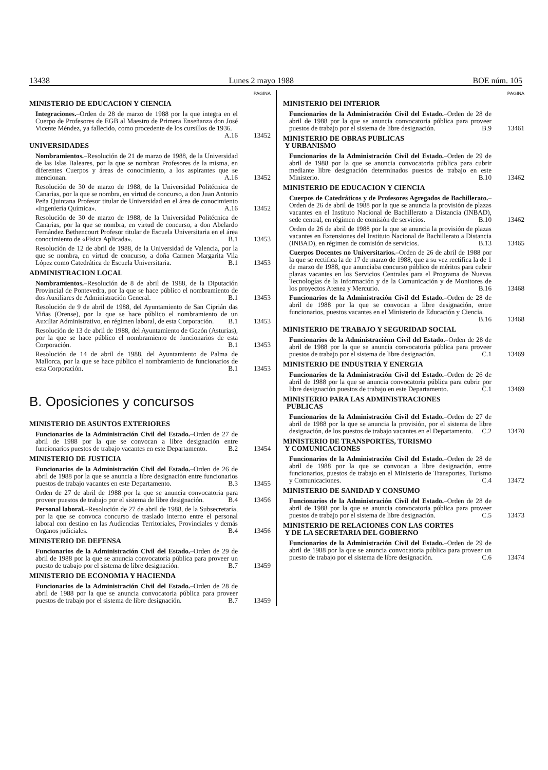13438 Lunes 2 mayo 1988 BOE núm. 105
PAGINA
MINISTERIO DE EDUCACION Y CIENCIA
Integraciones.–Orden de 28 de marzo de 1988 por la que integra en el Cuerpo de Profesores de EGB al Maestro de Primera Enseñanza don José Vicente Méndez, ya fallecido, como procedente de los cursillos de 1936. A.16
13452
UNIVERSIDADES
Nombramientos.–Resolución de 21 de marzo de 1988, de la Universidad de las Islas Baleares, por la que se nombran Profesores de la misma, en diferentes Cuerpos y áreas de conocimiento, a los aspirantes que se mencionan. A.16
13452
Resolución de 30 de marzo de 1988, de la Universidad Politécnica de Canarias, por la que se nombra, en virtud de concurso, a don Juan Antonio Peña Quintana Profesor titular de Universidad en el área de conocimiento «Ingeniería Química». A.16
13452
Resolución de 30 de marzo de 1988, de la Universidad Politécnica de Canarias, por la que se nombra, en virtud de concurso, a don Abelardo Fernández Bethencourt Profesor titular de Escuela Universitaria en el área conocimiento de «Física Aplicada». B.1
13453
Resolución de 12 de abril de 1988, de la Universidad de Valencia, por la que se nombra, en virtud de concurso, a doña Carmen Margarita Vila López como Catedrática de Escuela Universitaria. B.1
13453
ADMINISTRACION LOCAL
Nombramientos.–Resolución de 8 de abril de 1988, de la Diputación Provincial de Pontevedra, por la que se hace público el nombramiento de dos Auxiliares de Administración General. B.1
13453
Resolución de 9 de abril de 1988, del Ayuntamiento de San Ciprián das Viñas (Orense), por la que se hace público el nombramiento de un Auxiliar Administrativo, en régimen laboral, de esta Corporación. B.1
13453
Resolución de 13 de abril de 1988, del Ayuntamiento de Gozón (Asturias), por la que se hace público el nombramiento de funcionarios de esta Corporación. B.1
13453
Resolución de 14 de abril de 1988, del Ayuntamiento de Palma de Mallorca, por la que se hace público el nombramiento de funcionarios de esta Corporación. B.1
13453
B. Oposiciones y concursos
MINISTERIO DE ASUNTOS EXTERIORES
Funcionarios de la Administración Civil del Estado.–Orden de 27 de abril de 1988 por la que se convocan a libre designación entre funcionarios puestos de trabajo vacantes en este Departamento. B.2
13454
MINISTERIO DE JUSTICIA
Funcionarios de la Administración Civil del Estado.–Orden de 26 de abril de 1988 por la que se anuncia a libre designación entre funcionarios puestos de trabajo vacantes en este Departamento. B.3
13455
Orden de 27 de abril de 1988 por la que se anuncia convocatoria para proveer puestos de trabajo por el sistema de libre designación. B.4
13456
Personal laboral.–Resolución de 27 de abril de 1988, de la Subsecretaría, por la que se convoca concurso de traslado interno entre el personal laboral con destino en las Audiencias Territoriales, Provinciales y demás Organos judiciales. B.4
13456
MINISTERIO DE DEFENSA
Funcionarios de la Administración Civil del Estado.–Orden de 29 de abril de 1988 por la que se anuncia convocatoria pública para proveer un puesto de trabajo por el sistema de libre designación. B.7
13459
MINISTERIO DE ECONOMIA Y HACIENDA
Funcionarios de la Administración Civil del Estado.–Orden de 28 de abril de 1988 por la que se anuncia convocatoria pública para proveer puestos de trabajo por el sistema de libre designación. B.7
13459
PAGINA
MINISTERIO DEl INTERIOR
Funcionarios de la Administración Civil del Estado.–Orden de 28 de abril de 1988 por la que se anuncia convocatoria pública para proveer puestos de trabajo por el sistema de libre designación. B.9
13461
MINISTERIO DE OBRAS PUBLICAS
Y URBANISMO
Funcionarios de la Administración Civil del Estado.–Orden de 29 de abril de 1988 por la que se anuncia convocatoria pública para cubrir mediante libre designación determinados puestos de trabajo en este Ministerio. B.10
13462
MINISTERIO DE EDUCACION Y CIENCIA
Cuerpos de Catedráticos y de Profesores Agregados de Bachillerato.–Orden de 26 de abril de 1988 por la que se anuncia la provisión de plazas vacantes en el Instituto Nacional de Bachillerato a Distancia (INBAD), sede central, en régimen de comisión de servicios. B.10
13462
Orden de 26 de abril de 1988 por la que se anuncia la provisión de plazas vacantes en Extensiones del Instituto Nacional de Bachillerato a Distancia (INBAD), en régimen de comisión de servicios. B.13
13465
Cuerpos Docentes no Universitarios.–Orden de 26 de abril de 1988 por la que se rectifica la de 17 de marzo de 1988, que a su vez rectifica la de 1 de marzo de 1988, que anunciaba concurso público de méritos para cubrir plazas vacantes en los Servicios Centrales para el Programa de Nuevas Tecnologías de la Información y de la Comunicación y de Monitores de los proyectos Atenea y Mercurio. B.16
13468
Funcionarios de la Administración Civil del Estado.–Orden de 28 de abril de 1988 por la que se convocan a libre designación, entre funcionarios, puestos vacantes en el Ministerio de Educación y Ciencia. B.16
13468
MINISTERIO DE TRABAJO Y SEGURIDAD SOCIAL
Funcionarios de la Administraciónn Civil del Estado.–Orden de 28 de abril de 1988 por la que se anuncia convocatoria pública para proveer puestos de trabajo por el sistema de libre designación. C.1
13469
MINISTERIO DE INDUSTRIA Y ENERGIA
Funcionarios de la Administración Civil del Estado.–Orden de 26 de abril de 1988 por la que se anuncia convocatoria pública para cubrir por libre designación puestos de trabajo en este Departamento. C.1
13469
MINISTERIO PARA LAS ADMINISTRACIONES
PUBLICAS
Funcionarios de la Administración Civil del Estado.–Orden de 27 de abril de 1988 por la que se anuncia la provisión, por el sistema de libre designación, de los puestos de trabajo vacantes en el Departamento. C.2
13470
MINISTERIO DE TRANSPORTES, TURISMO
Y COMUNICACIONES
Funcionarios de la Administración Civil del Estado.–Orden de 28 de abril de 1988 por la que se convocan a libre designación, entre funcionarios, puestos de trabajo en el Ministerio de Transportes, Turismo y Comunicaciones. C.4
13472
MINISTERIO DE SANIDAD Y CONSUMO
Funcionarios de la Administración Civil del Estado.–Orden de 28 de abril de 1988 por la que se anuncia convocatoria pública para proveer puestos de trabajo por el sistema de libre designación. C.5
13473
MINISTERIO DE RELACIONES CON LAS CORTES
Y DE LA SECRETARIA DEL GOBIERNO
Funcionarios de la Administración Civil del Estado.–Orden de 29 de abril de 1988 por la que se anuncia convocatoria pública para proveer un puesto de trabajo por el sistema de libre designación. C.6
13474